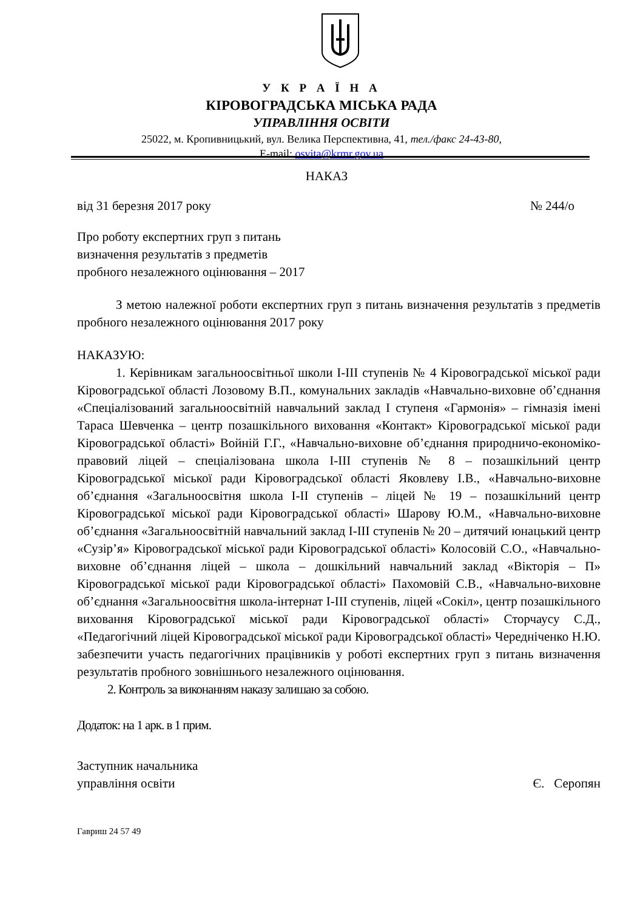У К Р А Ї Н А
КІРОВОГРАДСЬКА МІСЬКА РАДА
УПРАВЛІННЯ ОСВІТИ
25022, м. Кропивницький, вул. Велика Перспективна, 41, тел./факс 24-43-80,
E-mail: osvita@krmr.gov.ua
НАКАЗ
від 31 березня 2017 року № 244/о
Про роботу експертних груп з питань
визначення результатів з предметів
пробного незалежного оцінювання – 2017
З метою належної роботи експертних груп з питань визначення результатів з предметів пробного незалежного оцінювання 2017 року
НАКАЗУЮ:
1. Керівникам загальноосвітньої школи І-ІІІ ступенів № 4 Кіровоградської міської ради Кіровоградської області Лозовому В.П., комунальних закладів «Навчально-виховне об’єднання «Спеціалізований загальноосвітній навчальний заклад І ступеня «Гармонія» – гімназія імені Тараса Шевченка – центр позашкільного виховання «Контакт» Кіровоградської міської ради Кіровоградської області» Войній Г.Г., «Навчально-виховне об’єднання природничо-економіко-правовий ліцей – спеціалізована школа І-ІІІ ступенів № 8 – позашкільний центр Кіровоградської міської ради Кіровоградської області Яковлеву І.В., «Навчально-виховне об’єднання «Загальноосвітня школа І-ІІ ступенів – ліцей № 19 – позашкільний центр Кіровоградської міської ради Кіровоградської області» Шарову Ю.М., «Навчально-виховне об’єднання «Загальноосвітній навчальний заклад І-ІІІ ступенів № 20 – дитячий юнацький центр «Сузір’я» Кіровоградської міської ради Кіровоградської області» Колосовій С.О., «Навчально-виховне об’єднання ліцей – школа – дошкільний навчальний заклад «Вікторія – П» Кіровоградської міської ради Кіровоградської області» Пахомовій С.В., «Навчально-виховне об’єднання «Загальноосвітня школа-інтернат І-ІІІ ступенів, ліцей «Сокіл», центр позашкільного виховання Кіровоградської міської ради Кіровоградської області» Сторчаусу С.Д., «Педагогічний ліцей Кіровоградської міської ради Кіровоградської області» Чередніченко Н.Ю. забезпечити участь педагогічних працівників у роботі експертних груп з питань визначення результатів пробного зовнішнього незалежного оцінювання.
2. Контроль за виконанням наказу залишаю за собою.
Додаток: на 1 арк. в 1 прим.
Заступник начальника
управління освіти Є. Серопян
Гавриш 24 57 49